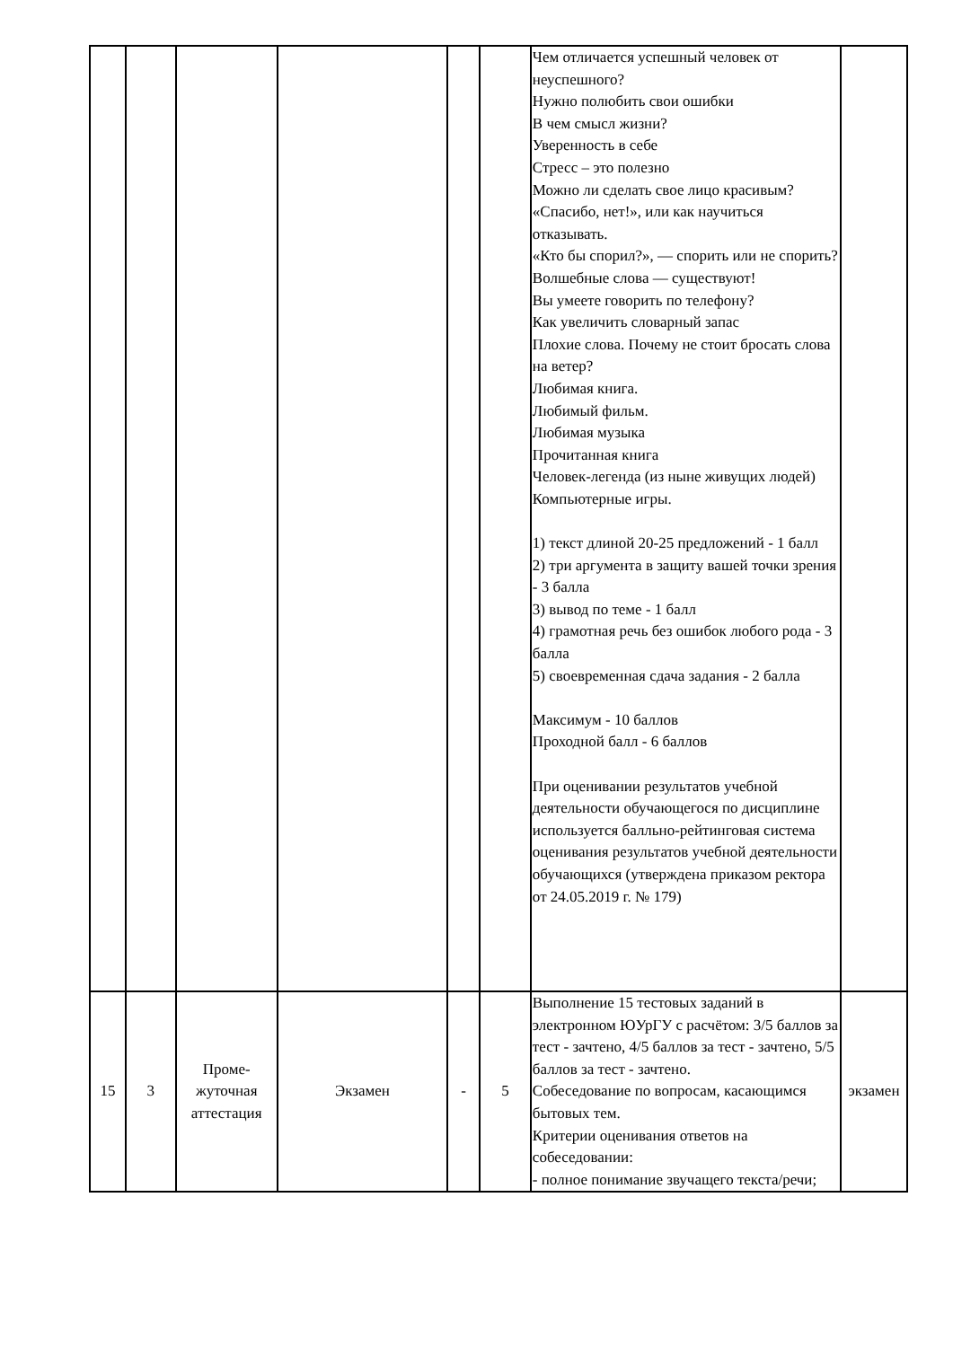| | | | | | | Чем отличается успешный человек от неуспешного? Нужно полюбить свои ошибки В чем смысл жизни? Уверенность в себе Стресс – это полезно Можно ли сделать свое лицо красивым? «Спасибо, нет!», или как научиться отказывать. «Кто бы спорил?», — спорить или не спорить? Волшебные слова — существуют! Вы умеете говорить по телефону? Как увеличить словарный запас Плохие слова. Почему не стоит бросать слова на ветер? Любимая книга. Любимый фильм. Любимая музыка Прочитанная книга Человек-легенда (из ныне живущих людей) Компьютерные игры. 1) текст длиной 20-25 предложений - 1 балл 2) три аргумента в защиту вашей точки зрения - 3 балла 3) вывод по теме - 1 балл 4) грамотная речь без ошибок любого рода - 3 балла 5) своевременная сдача задания - 2 балла Максимум - 10 баллов Проходной балл - 6 баллов При оценивании результатов учебной деятельности обучающегося по дисциплине используется балльно-рейтинговая система оценивания результатов учебной деятельности обучающихся (утверждена приказом ректора от 24.05.2019 г. № 179) | |
| 15 | 3 | Проме- жуточная аттестация | Экзамен | - | 5 | Выполнение 15 тестовых заданий в электронном ЮУрГУ с расчётом: 3/5 баллов за тест - зачтено, 4/5 баллов за тест - зачтено, 5/5 баллов за тест - зачтено. Собеседование по вопросам, касающимся бытовых тем. Критерии оценивания ответов на собеседовании: - полное понимание звучащего текста/речи; | экзамен |